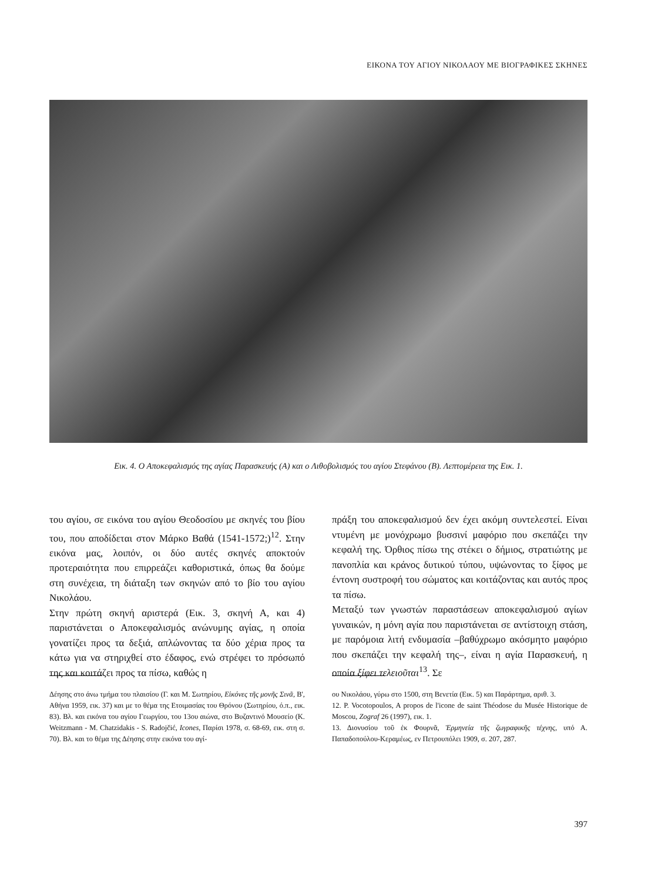ΕΙΚΟΝΑ ΤΟΥ ΑΓΙΟΥ ΝΙΚΟΛΑΟΥ ΜΕ ΒΙΟΓΡΑΦΙΚΕΣ ΣΚΗΝΕΣ
Εικ. 4. Ο Αποκεφαλισμός της αγίας Παρασκευής (Α) και ο Λιθοβολισμός του αγίου Στεφάνου (Β). Λεπτομέρεια της Εικ. 1.
του αγίου, σε εικόνα του αγίου Θεοδοσίου με σκηνές του βίου του, που αποδίδεται στον Μάρκο Βαθά (1541-1572;)<sup>12</sup>. Στην εικόνα μας, λοιπόν, οι δύο αυτές σκηνές αποκτούν προτεραιότητα που επιρρεάζει καθοριστικά, όπως θα δούμε στη συνέχεια, τη διάταξη των σκηνών από το βίο του αγίου Νικολάου.
Στην πρώτη σκηνή αριστερά (Εικ. 3, σκηνή Α, και 4) παριστάνεται ο Αποκεφαλισμός ανώνυμης αγίας, η οποία γονατίζει προς τα δεξιά, απλώνοντας τα δύο χέρια προς τα κάτω για να στηριχθεί στο έδαφος, ενώ στρέφει το πρόσωπό της και κοιτάζει προς τα πίσω, καθώς η
πράξη του αποκεφαλισμού δεν έχει ακόμη συντελεστεί. Είναι ντυμένη με μονόχρωμο βυσσινί μαφόριο που σκεπάζει την κεφαλή της. Όρθιος πίσω της στέκει ο δήμιος, στρατιώτης με πανοπλία και κράνος δυτικού τύπου, υψώνοντας το ξίφος με έντονη συστροφή του σώματος και κοιτάζοντας και αυτός προς τα πίσω.
Μεταξύ των γνωστών παραστάσεων αποκεφαλισμού αγίων γυναικών, η μόνη αγία που παριστάνεται σε αντίστοιχη στάση, με παρόμοια λιτή ενδυμασία –βαθύχρωμο ακόσμητο μαφόριο που σκεπάζει την κεφαλή της–, είναι η αγία Παρασκευή, η οποία ξίφει τελειοῦται<sup>13</sup>. Σε
Δέησης στο άνω τμήμα του πλαισίου (Γ. και Μ. Σωτηρίου, Εἰκόνες τῆς μονῆς Σινᾶ, Β', Αθήνα 1959, εικ. 37) και με το θέμα της Ετοιμασίας του Θρόνου (Σωτηρίου, ό.π., εικ. 83). Βλ. και εικόνα του αγίου Γεωργίου, του 13ου αιώνα, στο Βυζαντινό Μουσείο (K. Weitzmann - M. Chatzidakis - S. Radojčić, Icones, Παρίσι 1978, σ. 68-69, εικ. στη σ. 70). Βλ. και το θέμα της Δέησης στην εικόνα του αγί-
ου Νικολάου, γύρω στο 1500, στη Βενετία (Εικ. 5) και Παράρτημα, αριθ. 3.
12. P. Vocotopoulos, A propos de l'icone de saint Théodose du Musée Historique de Moscou, Zograf 26 (1997), εικ. 1.
13. Διονυσίου τοῦ ἐκ Φουρνᾶ, Ἑρμηνεία τῆς ζωγραφικῆς τέχνης, υπό Α. Παπαδοπούλου-Κεραμέως, εν Πετρουπόλει 1909, σ. 207, 287.
397